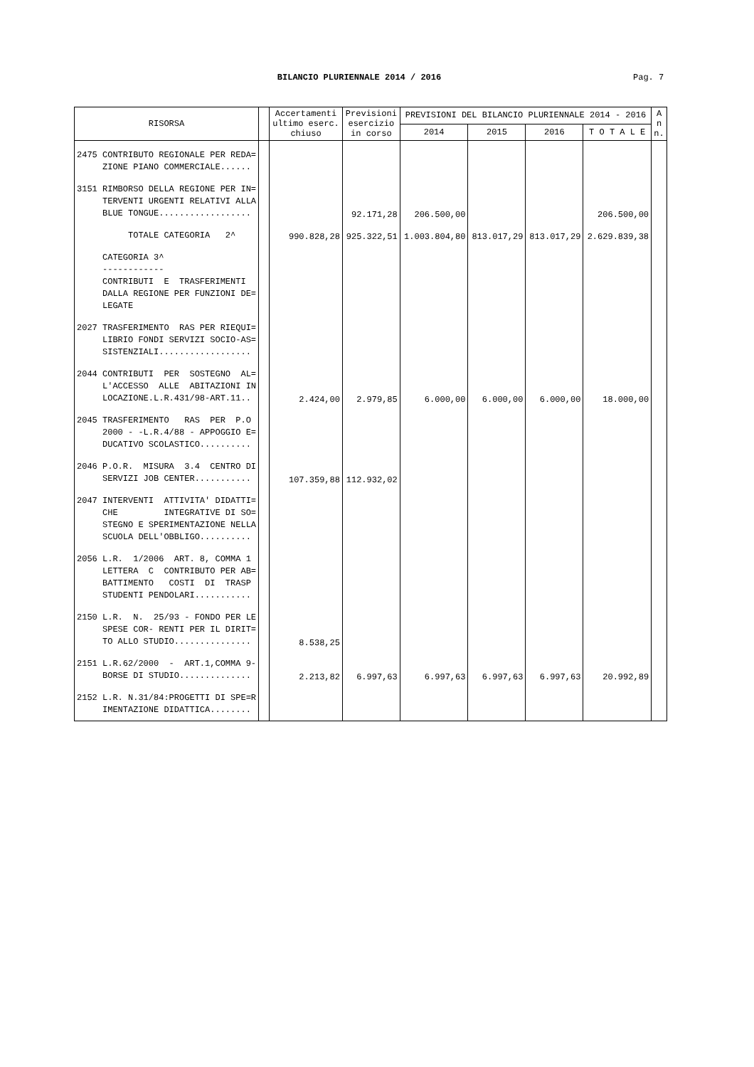BILANCIO PLURIENNALE 2014 / 2016 Pag. 7
| RISORSA | | Accertamenti ultimo eserc. chiuso | Previsioni esercizio in corso | PREVISIONI DEL BILANCIO PLURIENNALE 2014 - 2016 | | | | A n n. |
| --- | --- | --- | --- | --- | --- | --- | --- | --- |
| | | | | 2014 | 2015 | 2016 | T O T A L E | |
| 2475 CONTRIBUTO REGIONALE PER REDA= ZIONE PIANO COMMERCIALE...... | | | | | | | | |
| 3151 RIMBORSO DELLA REGIONE PER IN= TERVENTI URGENTI RELATIVI ALLA BLUE TONGUE.................. | | | 92.171,28 | 206.500,00 | | | 206.500,00 | |
| TOTALE CATEGORIA 2^ | | 990.828,28 | 925.322,51 | 1.003.804,80 | 813.017,29 | 813.017,29 | 2.629.839,38 | |
| CATEGORIA 3^ ------------ CONTRIBUTI E TRASFERIMENTI DALLA REGIONE PER FUNZIONI DE= LEGATE | | | | | | | | |
| 2027 TRASFERIMENTO RAS PER RIEQUI= LIBRIO FONDI SERVIZI SOCIO-AS= SISTENZIALI.................. | | | | | | | | |
| 2044 CONTRIBUTI PER SOSTEGNO AL= L'ACCESSO ALLE ABITAZIONI IN LOCAZIONE.L.R.431/98-ART.11.. | | 2.424,00 | 2.979,85 | 6.000,00 | 6.000,00 | 6.000,00 | 18.000,00 | |
| 2045 TRASFERIMENTO RAS PER P.O 2000 - -L.R.4/88 - APPOGGIO E= DUCATIVO SCOLASTICO.......... | | | | | | | | |
| 2046 P.O.R. MISURA 3.4 CENTRO DI SERVIZI JOB CENTER........... | | 107.359,88 | 112.932,02 | | | | | |
| 2047 INTERVENTI ATTIVITA' DIDATTI= CHE INTEGRATIVE DI SO= STEGNO E SPERIMENTAZIONE NELLA SCUOLA DELL'OBBLIGO.......... | | | | | | | | |
| 2056 L.R. 1/2006 ART. 8, COMMA 1 LETTERA C CONTRIBUTO PER AB= BATTIMENTO COSTI DI TRASP STUDENTI PENDOLARI........... | | | | | | | | |
| 2150 L.R. N. 25/93 - FONDO PER LE SPESE COR- RENTI PER IL DIRIT= TO ALLO STUDIO............... | | 8.538,25 | | | | | | |
| 2151 L.R.62/2000 - ART.1,COMMA 9- BORSE DI STUDIO.............. | | 2.213,82 | 6.997,63 | 6.997,63 | 6.997,63 | 6.997,63 | 20.992,89 | |
| 2152 L.R. N.31/84:PROGETTI DI SPE=R IMENTAZIONE DIDATTICA........ | | | | | | | | |